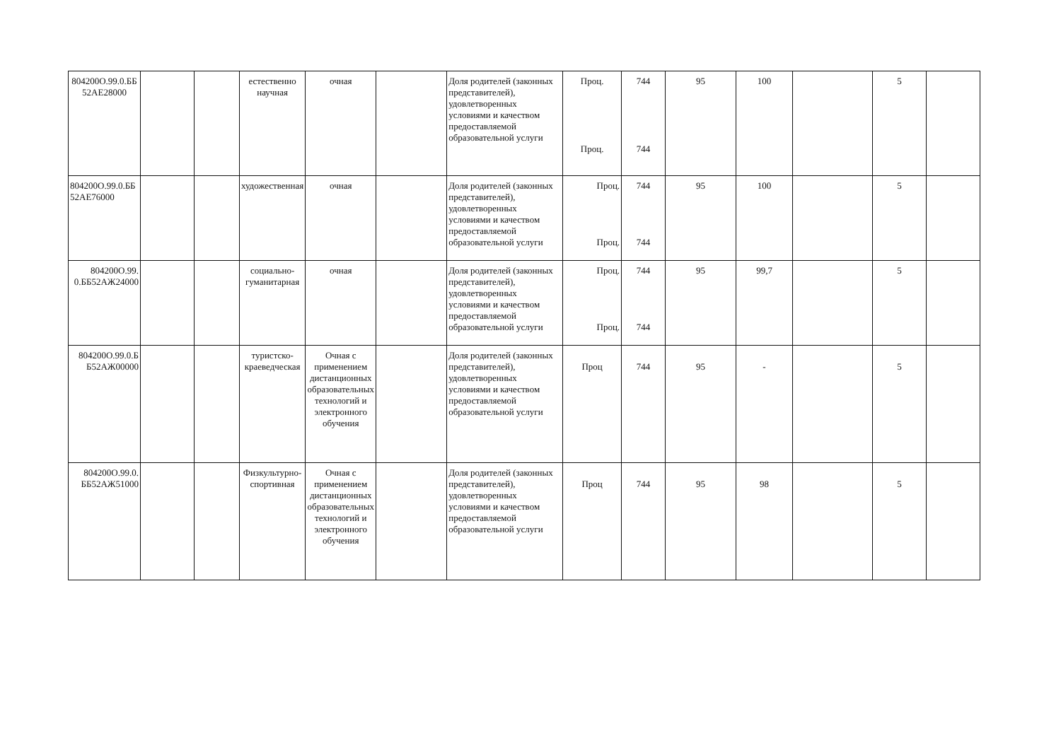| 804200О.99.0.ББ 52АЕ28000 | | | естественно научная | очная | | Доля родителей (законных представителей), удовлетворенных условиями и качеством предоставляемой образовательной услуги | Проц. Проц. | 744 744 | 95 | 100 | | 5 | |
| 804200О.99.0.ББ 52АЕ76000 | | | художественная | очная | | Доля родителей (законных представителей), удовлетворенных условиями и качеством предоставляемой образовательной услуги | Проц. Проц. | 744 744 | 95 | 100 | | 5 | |
| 804200О.99. 0.ББ52АЖ24000 | | | социально-гуманитарная | очная | | Доля родителей (законных представителей), удовлетворенных условиями и качеством предоставляемой образовательной услуги | Проц. Проц. | 744 744 | 95 | 99,7 | | 5 | |
| 804200О.99.0.Б Б52АЖ00000 | | | туристско-краеведческая | Очная с применением дистанционных образовательных технологий и электронного обучения | | Доля родителей (законных представителей), удовлетворенных условиями и качеством предоставляемой образовательной услуги | Проц | 744 | 95 | - | | 5 | |
| 804200О.99.0. ББ52АЖ51000 | | | Физкультурно-спортивная | Очная с применением дистанционных образовательных технологий и электронного обучения | | Доля родителей (законных представителей), удовлетворенных условиями и качеством предоставляемой образовательной услуги | Проц | 744 | 95 | 98 | | 5 | |